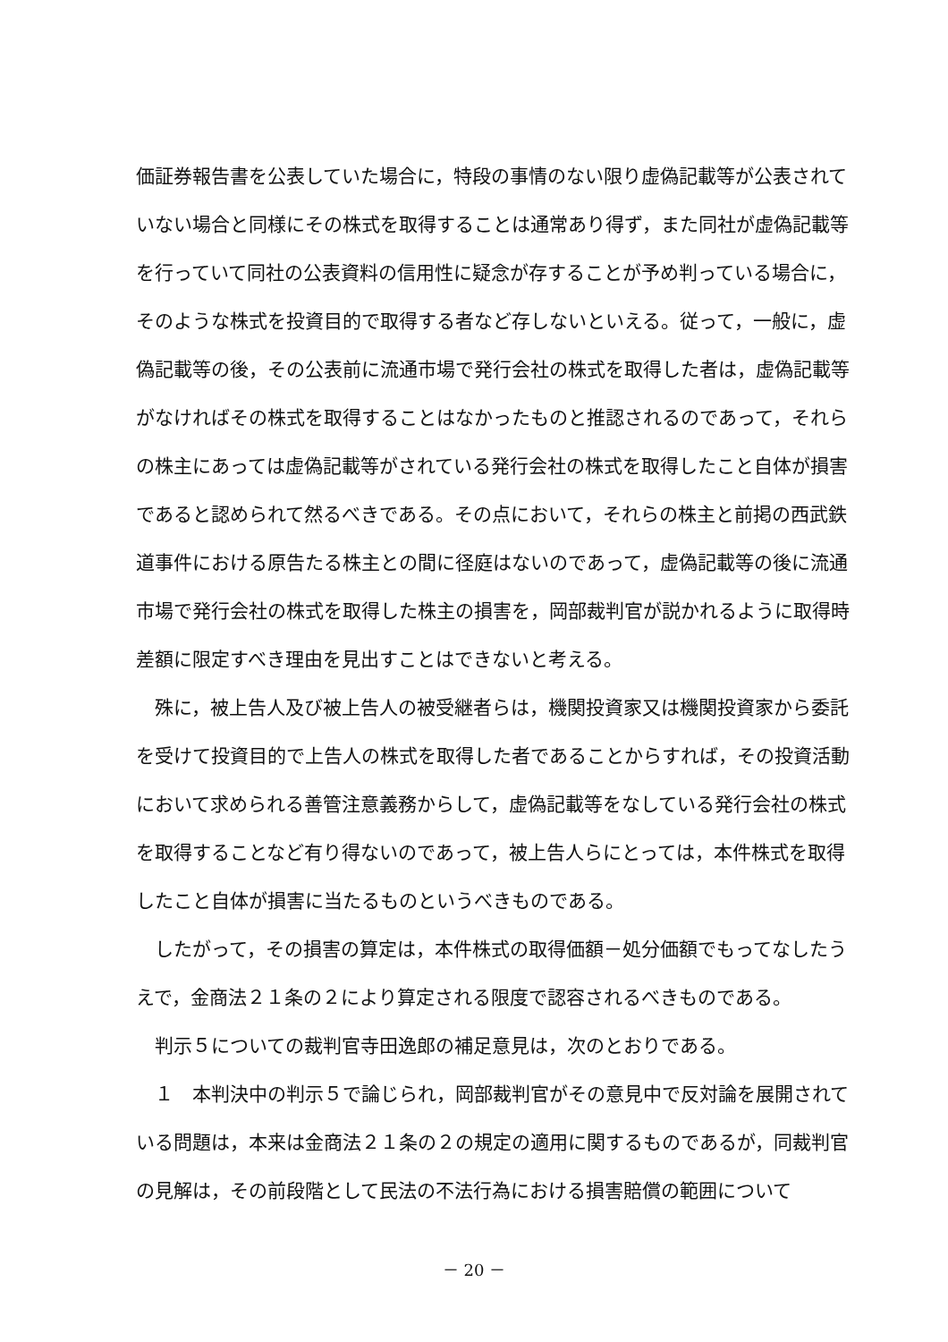価証券報告書を公表していた場合に，特段の事情のない限り虚偽記載等が公表されていない場合と同様にその株式を取得することは通常あり得ず，また同社が虚偽記載等を行っていて同社の公表資料の信用性に疑念が存することが予め判っている場合に，そのような株式を投資目的で取得する者など存しないといえる。従って，一般に，虚偽記載等の後，その公表前に流通市場で発行会社の株式を取得した者は，虚偽記載等がなければその株式を取得することはなかったものと推認されるのであって，それらの株主にあっては虚偽記載等がされている発行会社の株式を取得したこと自体が損害であると認められて然るべきである。その点において，それらの株主と前掲の西武鉄道事件における原告たる株主との間に径庭はないのであって，虚偽記載等の後に流通市場で発行会社の株式を取得した株主の損害を，岡部裁判官が説かれるように取得時差額に限定すべき理由を見出すことはできないと考える。
殊に，被上告人及び被上告人の被受継者らは，機関投資家又は機関投資家から委託を受けて投資目的で上告人の株式を取得した者であることからすれば，その投資活動において求められる善管注意義務からして，虚偽記載等をなしている発行会社の株式を取得することなど有り得ないのであって，被上告人らにとっては，本件株式を取得したこと自体が損害に当たるものというべきものである。
したがって，その損害の算定は，本件株式の取得価額－処分価額でもってなしたうえで，金商法２１条の２により算定される限度で認容されるべきものである。
判示５についての裁判官寺田逸郎の補足意見は，次のとおりである。
１　本判決中の判示５で論じられ，岡部裁判官がその意見中で反対論を展開されている問題は，本来は金商法２１条の２の規定の適用に関するものであるが，同裁判官の見解は，その前段階として民法の不法行為における損害賠償の範囲について
－ 20 －